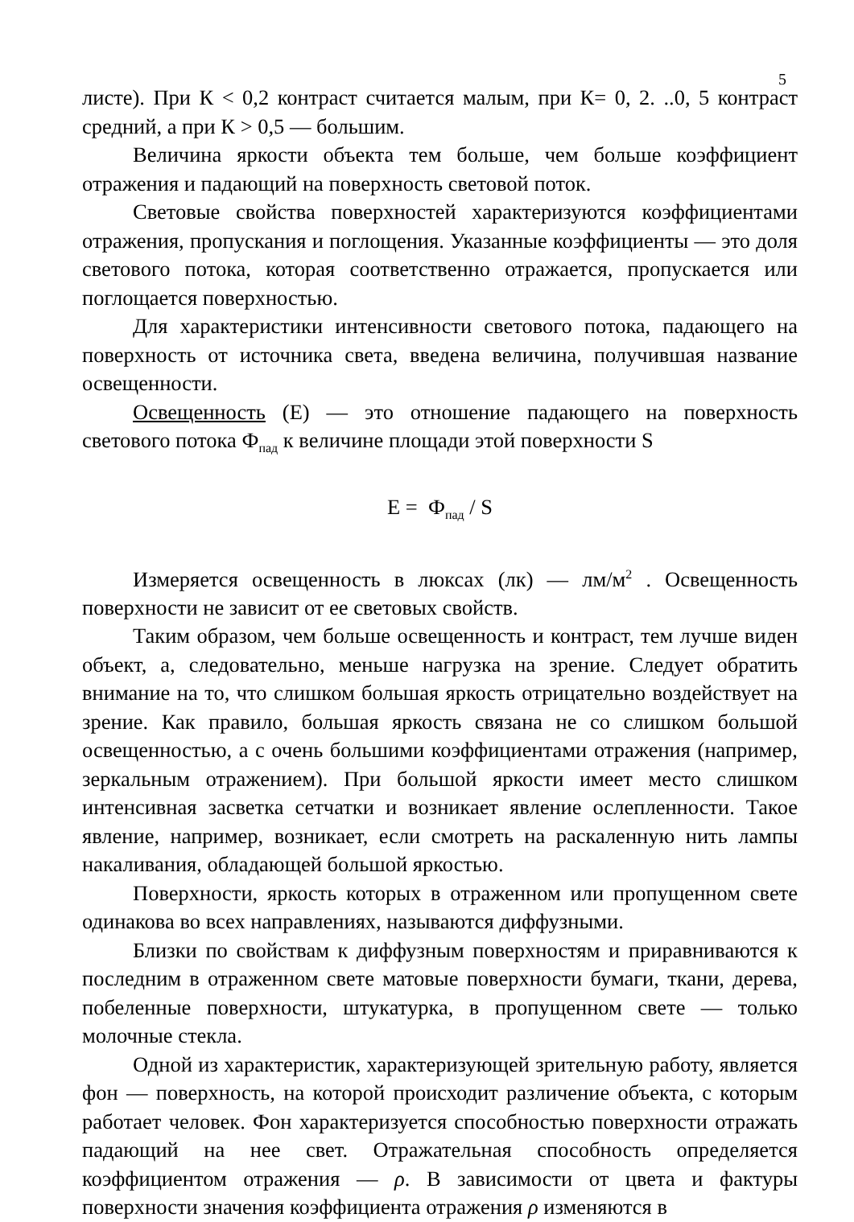5
листе). При К < 0,2 контраст считается малым, при К= 0, 2. ..0, 5 контраст средний, а при К > 0,5 — большим.
Величина яркости объекта тем больше, чем больше коэффициент отражения и падающий на поверхность световой поток.
Световые свойства поверхностей характеризуются коэффициентами отражения, пропускания и поглощения. Указанные коэффициенты — это доля светового потока, которая соответственно отражается, пропускается или поглощается поверхностью.
Для характеристики интенсивности светового потока, падающего на поверхность от источника света, введена величина, получившая название освещенности.
Освещенность (Е) — это отношение падающего на поверхность светового потока Ф<sub>пад</sub> к величине площади этой поверхности S
Е = Ф<sub>пад</sub> / S
Измеряется освещенность в люксах (лк) — лм/м<sup>2</sup> . Освещенность поверхности не зависит от ее световых свойств.
Таким образом, чем больше освещенность и контраст, тем лучше виден объект, а, следовательно, меньше нагрузка на зрение. Следует обратить внимание на то, что слишком большая яркость отрицательно воздействует на зрение. Как правило, большая яркость связана не со слишком большой освещенностью, а с очень большими коэффициентами отражения (например, зеркальным отражением). При большой яркости имеет место слишком интенсивная засветка сетчатки и возникает явление ослепленности. Такое явление, например, возникает, если смотреть на раскаленную нить лампы накаливания, обладающей большой яркостью.
Поверхности, яркость которых в отраженном или пропущенном свете одинакова во всех направлениях, называются диффузными.
Близки по свойствам к диффузным поверхностям и приравниваются к последним в отраженном свете матовые поверхности бумаги, ткани, дерева, побеленные поверхности, штукатурка, в пропущенном свете — только молочные стекла.
Одной из характеристик, характеризующей зрительную работу, является фон — поверхность, на которой происходит различение объекта, с которым работает человек. Фон характеризуется способностью поверхности отражать падающий на нее свет. Отражательная способность определяется коэффициентом отражения — ρ. В зависимости от цвета и фактуры поверхности значения коэффициента отражения ρ изменяются в